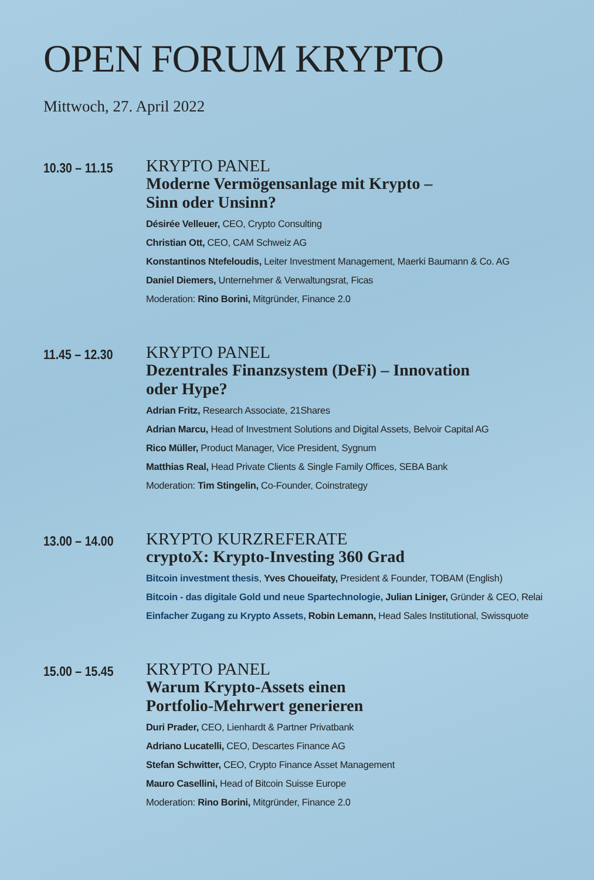OPEN FORUM KRYPTO
Mittwoch, 27. April 2022
10.30 – 11.15
KRYPTO PANEL
Moderne Vermögensanlage mit Krypto –
Sinn oder Unsinn?
Désirée Velleuer, CEO, Crypto Consulting
Christian Ott, CEO, CAM Schweiz AG
Konstantinos Ntefeloudis, Leiter Investment Management, Maerki Baumann & Co. AG
Daniel Diemers, Unternehmer & Verwaltungsrat, Ficas
Moderation: Rino Borini, Mitgründer, Finance 2.0
11.45 – 12.30
KRYPTO PANEL
Dezentrales Finanzsystem (DeFi) – Innovation
oder Hype?
Adrian Fritz, Research Associate, 21Shares
Adrian Marcu, Head of Investment Solutions and Digital Assets, Belvoir Capital AG
Rico Müller, Product Manager, Vice President, Sygnum
Matthias Real, Head Private Clients & Single Family Offices, SEBA Bank
Moderation: Tim Stingelin, Co-Founder, Coinstrategy
13.00 – 14.00
KRYPTO KURZREFERATE
cryptoX: Krypto-Investing 360 Grad
Bitcoin investment thesis, Yves Choueifaty, President & Founder, TOBAM (English)
Bitcoin - das digitale Gold und neue Spartechnologie, Julian Liniger, Gründer & CEO, Relai
Einfacher Zugang zu Krypto Assets, Robin Lemann, Head Sales Institutional, Swissquote
15.00 – 15.45
KRYPTO PANEL
Warum Krypto-Assets einen
Portfolio-Mehrwert generieren
Duri Prader, CEO, Lienhardt & Partner Privatbank
Adriano Lucatelli, CEO, Descartes Finance AG
Stefan Schwitter, CEO, Crypto Finance Asset Management
Mauro Casellini, Head of Bitcoin Suisse Europe
Moderation: Rino Borini, Mitgründer, Finance 2.0